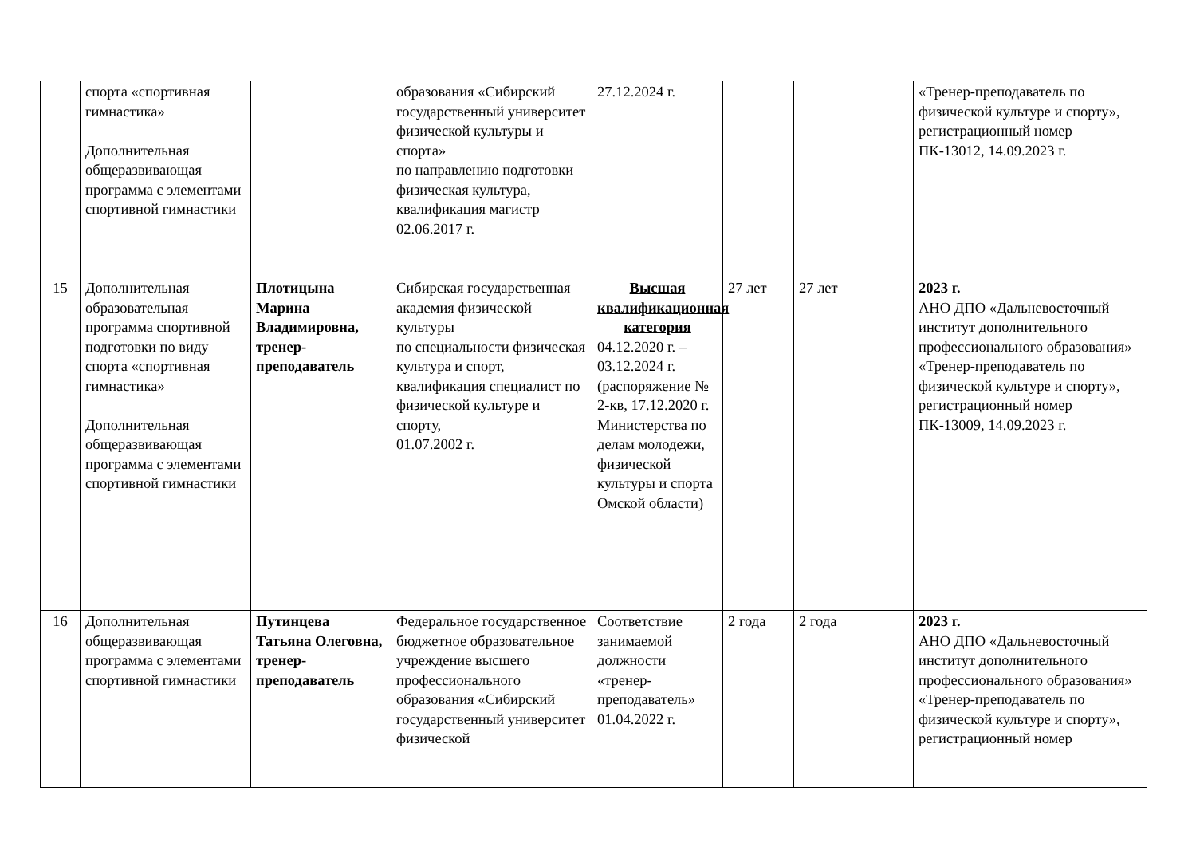| | спорта «спортивная гимнастика» Дополнительная общеразвивающая программа с элементами спортивной гимнастики | | образования «Сибирский государственный университет физической культуры и спорта» по направлению подготовки физическая культура, квалификация магистр 02.06.2017 г. | 27.12.2024 г. | | | «Тренер-преподаватель по физической культуре и спорту», регистрационный номер ПК-13012, 14.09.2023 г. |
| 15 | Дополнительная образовательная программа спортивной подготовки по виду спорта «спортивная гимнастика» Дополнительная общеразвивающая программа с элементами спортивной гимнастики | Плотицына Марина Владимировна, тренер-преподаватель | Сибирская государственная академия физической культуры по специальности физическая культура и спорт, квалификация специалист по физической культуре и спорту, 01.07.2002 г. | Высшая квалификационная категория 04.12.2020 г. – 03.12.2024 г. (распоряжение № 2-кв, 17.12.2020 г. Министерства по делам молодежи, физической культуры и спорта Омской области) | 27 лет | 27 лет | 2023 г. АНО ДПО «Дальневосточный институт дополнительного профессионального образования» «Тренер-преподаватель по физической культуре и спорту», регистрационный номер ПК-13009, 14.09.2023 г. |
| 16 | Дополнительная общеразвивающая программа с элементами спортивной гимнастики | Путинцева Татьяна Олеговна, тренер-преподаватель | Федеральное государственное бюджетное образовательное учреждение высшего профессионального образования «Сибирский государственный университет физической | Соответствие занимаемой должности «тренер-преподаватель» 01.04.2022 г. | 2 года | 2 года | 2023 г. АНО ДПО «Дальневосточный институт дополнительного профессионального образования» «Тренер-преподаватель по физической культуре и спорту», регистрационный номер |